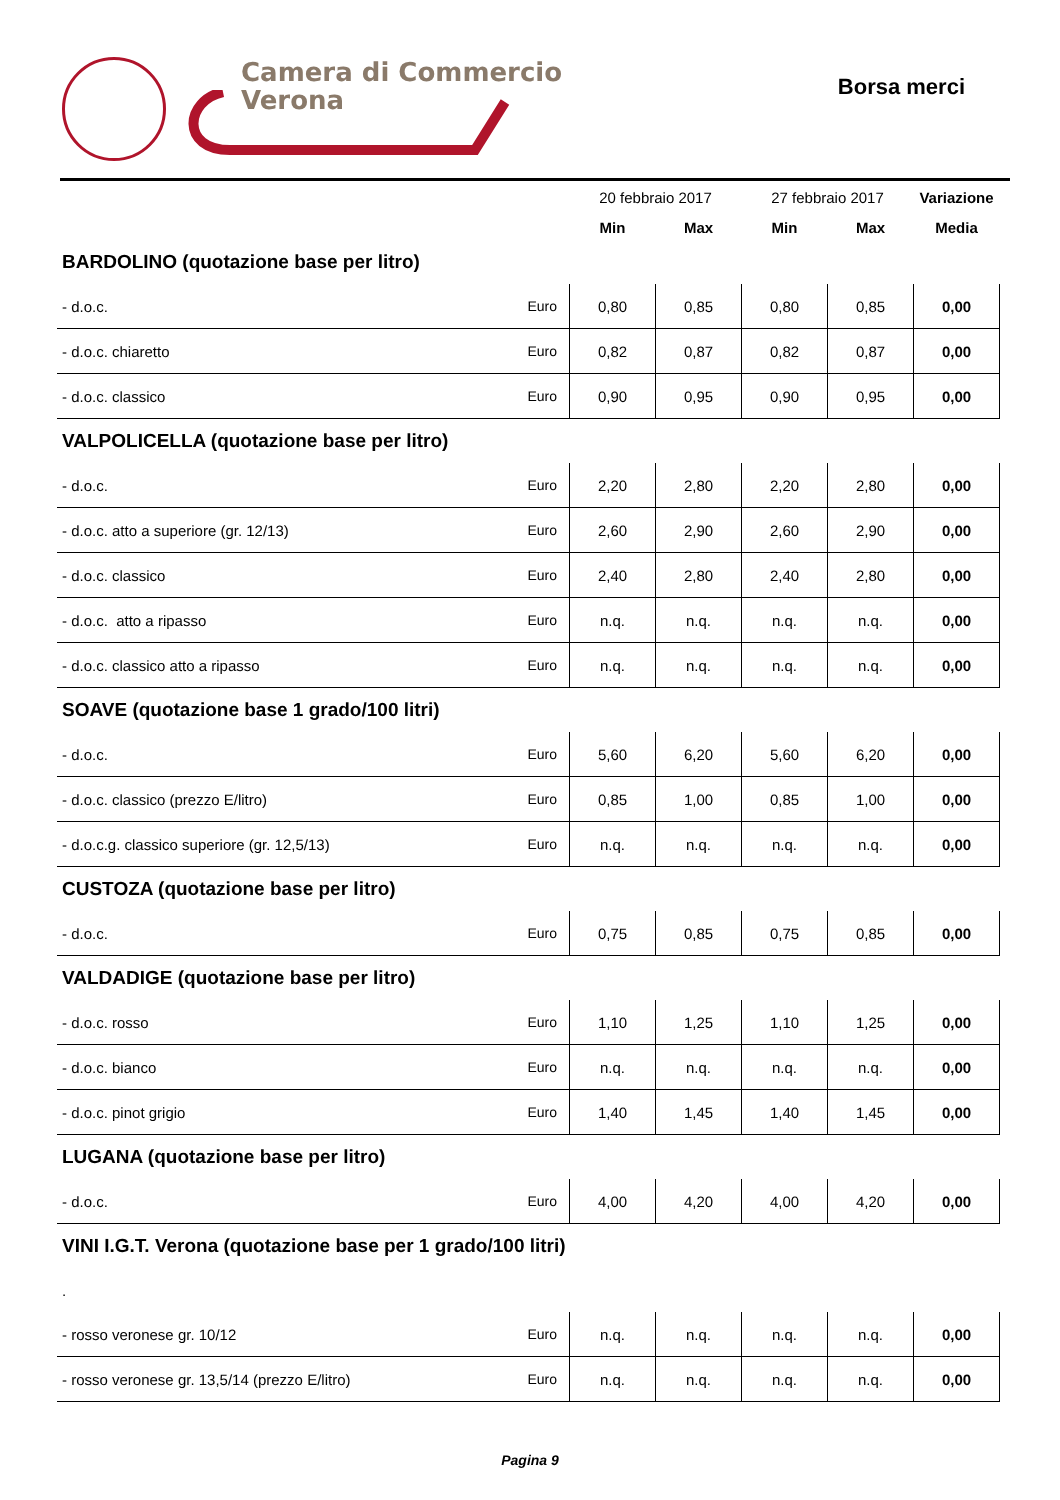Camera di Commercio
Verona
Borsa merci
| | | 20 febbraio 2017 | | 27 febbraio 2017 | | Variazione |
| | | Min | Max | Min | Max | Media |
| BARDOLINO (quotazione base per litro) | | | | | | |
| - d.o.c. | Euro | 0,80 | 0,85 | 0,80 | 0,85 | 0,00 |
| - d.o.c. chiaretto | Euro | 0,82 | 0,87 | 0,82 | 0,87 | 0,00 |
| - d.o.c. classico | Euro | 0,90 | 0,95 | 0,90 | 0,95 | 0,00 |
| VALPOLICELLA (quotazione base per litro) | | | | | | |
| - d.o.c. | Euro | 2,20 | 2,80 | 2,20 | 2,80 | 0,00 |
| - d.o.c. atto a superiore (gr. 12/13) | Euro | 2,60 | 2,90 | 2,60 | 2,90 | 0,00 |
| - d.o.c. classico | Euro | 2,40 | 2,80 | 2,40 | 2,80 | 0,00 |
| - d.o.c. atto a ripasso | Euro | n.q. | n.q. | n.q. | n.q. | 0,00 |
| - d.o.c. classico atto a ripasso | Euro | n.q. | n.q. | n.q. | n.q. | 0,00 |
| SOAVE (quotazione base 1 grado/100 litri) | | | | | | |
| - d.o.c. | Euro | 5,60 | 6,20 | 5,60 | 6,20 | 0,00 |
| - d.o.c. classico (prezzo E/litro) | Euro | 0,85 | 1,00 | 0,85 | 1,00 | 0,00 |
| - d.o.c.g. classico superiore (gr. 12,5/13) | Euro | n.q. | n.q. | n.q. | n.q. | 0,00 |
| CUSTOZA (quotazione base per litro) | | | | | | |
| - d.o.c. | Euro | 0,75 | 0,85 | 0,75 | 0,85 | 0,00 |
| VALDADIGE (quotazione base per litro) | | | | | | |
| - d.o.c. rosso | Euro | 1,10 | 1,25 | 1,10 | 1,25 | 0,00 |
| - d.o.c. bianco | Euro | n.q. | n.q. | n.q. | n.q. | 0,00 |
| - d.o.c. pinot grigio | Euro | 1,40 | 1,45 | 1,40 | 1,45 | 0,00 |
| LUGANA (quotazione base per litro) | | | | | | |
| - d.o.c. | Euro | 4,00 | 4,20 | 4,00 | 4,20 | 0,00 |
| VINI I.G.T. Verona (quotazione base per 1 grado/100 litri) | | | | | | |
| . | | | | | | |
| - rosso veronese gr. 10/12 | Euro | n.q. | n.q. | n.q. | n.q. | 0,00 |
| - rosso veronese gr. 13,5/14 (prezzo E/litro) | Euro | n.q. | n.q. | n.q. | n.q. | 0,00 |
Pagina 9